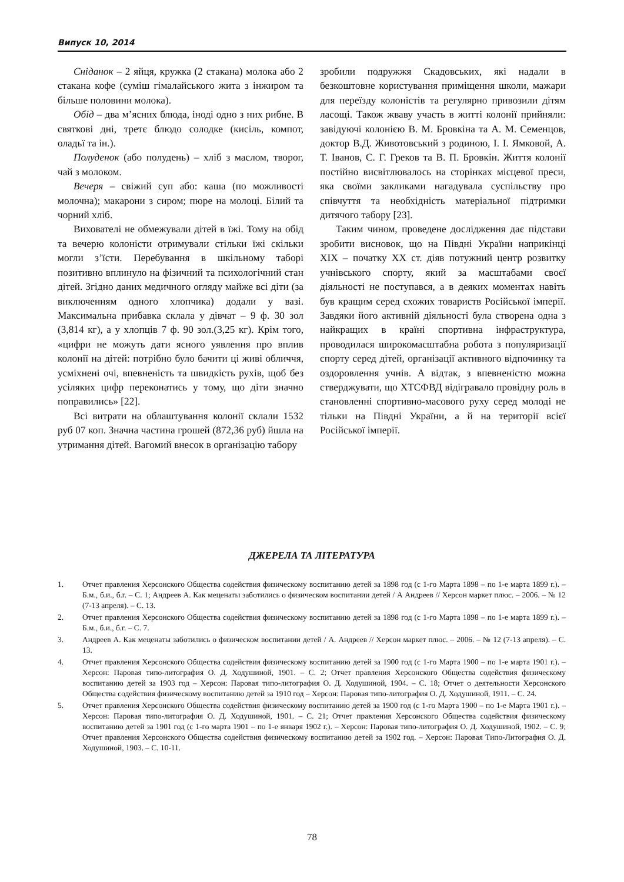Випуск 10, 2014
Сніданок – 2 яйця, кружка (2 стакана) молока або 2 стакана кофе (суміш гімалайського жита з інжиром та більше половини молока).
Обід – два м’ясних блюда, іноді одно з них рибне. В святкові дні, третє блюдо солодке (кисіль, компот, оладьї та ін.).
Полуденок (або полудень) – хліб з маслом, творог, чай з молоком.
Вечеря – свіжий суп або: каша (по можливості молочна); макарони з сиром; пюре на молоці. Білий та чорний хліб.
Вихователі не обмежували дітей в їжі. Тому на обід та вечерю колоністи отримували стільки їжі скільки могли з’їсти. Перебування в шкільному таборі позитивно вплинуло на фізичний та психологічний стан дітей. Згідно даних медичного огляду майже всі діти (за виключенням одного хлопчика) додали у вазі. Максимальна прибавка склала у дівчат – 9 ф. 30 зол (3,814 кг), а у хлопців 7 ф. 90 зол.(3,25 кг). Крім того, «цифри не можуть дати ясного уявлення про вплив колонії на дітей: потрібно було бачити ці живі обличчя, усміхнені очі, впевненість та швидкість рухів, щоб без усіляких цифр переконатись у тому, що діти значно поправились» [22].
Всі витрати на облаштування колонії склали 1532 руб 07 коп. Значна частина грошей (872,36 руб) йшла на утримання дітей. Вагомий внесок в організацію табору
зробили подружжя Скадовських, які надали в безкоштовне користування приміщення школи, мажари для переїзду колоністів та регулярно привозили дітям ласощі. Також жваву участь в житті колонії прийняли: завідуючі колонією В. М. Бровкіна та А. М. Семенцов, доктор В.Д. Животовський з родиною, І. І. Ямковой, А. Т. Іванов, С. Г. Греков та В. П. Бровкін. Життя колонії постійно висвітлювалось на сторінках місцевої преси, яка своїми закликами нагадувала суспільству про співчуття та необхідність матеріальної підтримки дитячого табору [23].
Таким чином, проведене дослідження дає підстави зробити висновок, що на Півдні України наприкінці XIX – початку XX ст. діяв потужний центр розвитку учнівського спорту, який за масштабами своєї діяльності не поступався, а в деяких моментах навіть був кращим серед схожих товариств Російської імперії. Завдяки його активній діяльності була створена одна з найкращих в країні спортивна інфраструктура, проводилася широкомасштабна робота з популяризації спорту серед дітей, організації активного відпочинку та оздоровлення учнів. А відтак, з впевненістю можна стверджувати, що ХТСФВД відігравало провідну роль в становленні спортивно-масового руху серед молоді не тільки на Півдні України, а й на території всієї Російської імперії.
ДЖЕРЕЛА ТА ЛІТЕРАТУРА
1. Отчет правления Херсонского Общества содействия физическому воспитанию детей за 1898 год (с 1-го Марта 1898 – по 1-е марта 1899 г.). – Б.м., б.и., б.г. – С. 1; Андреев А. Как меценаты заботились о физическом воспитании детей / А Андреев // Херсон маркет плюс. – 2006. – № 12 (7-13 апреля). – С. 13.
2. Отчет правления Херсонского Общества содействия физическому воспитанию детей за 1898 год (с 1-го Марта 1898 – по 1-е марта 1899 г.). – Б.м., б.и., б.г. – С. 7.
3. Андреев А. Как меценаты заботились о физическом воспитании детей / А. Андреев // Херсон маркет плюс. – 2006. – № 12 (7-13 апреля). – С. 13.
4. Отчет правления Херсонского Общества содействия физическому воспитанию детей за 1900 год (с 1-го Марта 1900 – по 1-е марта 1901 г.). – Херсон: Паровая типо-литография О. Д. Ходушиной, 1901. – С. 2; Отчет правления Херсонского Общества содействия физическому воспитанию детей за 1903 год – Херсон: Паровая типо-литография О. Д. Ходушиной, 1904. – С. 18; Отчет о деятельности Херсонского Общества содействия физическому воспитанию детей за 1910 год – Херсон: Паровая типо-литография О. Д. Ходушиной, 1911. – С. 24.
5. Отчет правления Херсонского Общества содействия физическому воспитанию детей за 1900 год (с 1-го Марта 1900 – по 1-е Марта 1901 г.). – Херсон: Паровая типо-литография О. Д. Ходушиной, 1901. – С. 21; Отчет правления Херсонского Общества содействия физическому воспитанию детей за 1901 год (с 1-го марта 1901 – по 1-е января 1902 г.). – Херсон: Паровая типо-литография О. Д. Ходушиной, 1902. – С. 9; Отчет правления Херсонского Общества содействия физическому воспитанию детей за 1902 год. – Херсон: Паровая Типо-Литография О. Д. Ходушиной, 1903. – С. 10-11.
78